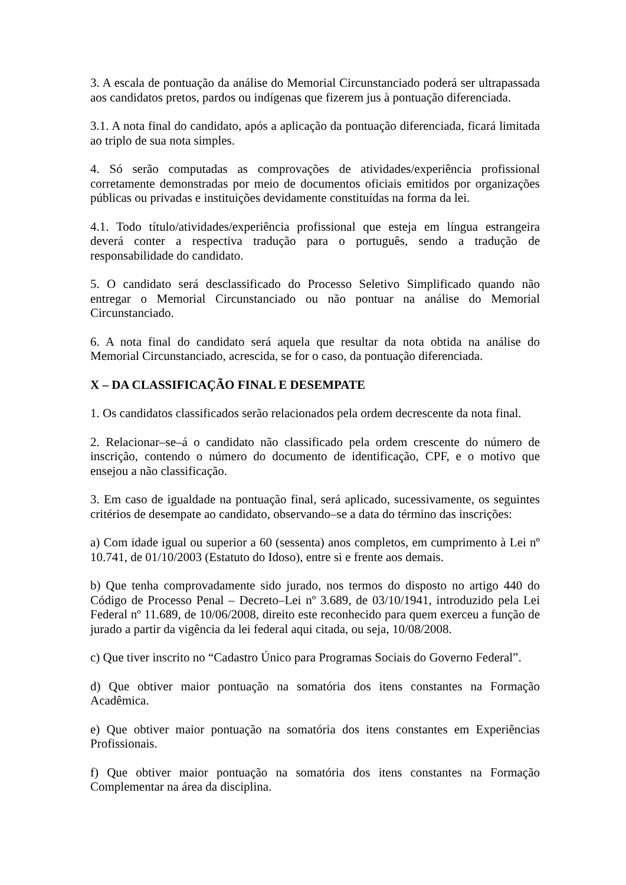3. A escala de pontuação da análise do Memorial Circunstanciado poderá ser ultrapassada aos candidatos pretos, pardos ou indígenas que fizerem jus à pontuação diferenciada.
3.1. A nota final do candidato, após a aplicação da pontuação diferenciada, ficará limitada ao triplo de sua nota simples.
4. Só serão computadas as comprovações de atividades/experiência profissional corretamente demonstradas por meio de documentos oficiais emitidos por organizações públicas ou privadas e instituições devidamente constituídas na forma da lei.
4.1. Todo título/atividades/experiência profissional que esteja em língua estrangeira deverá conter a respectiva tradução para o português, sendo a tradução de responsabilidade do candidato.
5. O candidato será desclassificado do Processo Seletivo Simplificado quando não entregar o Memorial Circunstanciado ou não pontuar na análise do Memorial Circunstanciado.
6. A nota final do candidato será aquela que resultar da nota obtida na análise do Memorial Circunstanciado, acrescida, se for o caso, da pontuação diferenciada.
X – DA CLASSIFICAÇÃO FINAL E DESEMPATE
1. Os candidatos classificados serão relacionados pela ordem decrescente da nota final.
2. Relacionar–se–á o candidato não classificado pela ordem crescente do número de inscrição, contendo o número do documento de identificação, CPF, e o motivo que ensejou a não classificação.
3. Em caso de igualdade na pontuação final, será aplicado, sucessivamente, os seguintes critérios de desempate ao candidato, observando–se a data do término das inscrições:
a) Com idade igual ou superior a 60 (sessenta) anos completos, em cumprimento à Lei nº 10.741, de 01/10/2003 (Estatuto do Idoso), entre si e frente aos demais.
b) Que tenha comprovadamente sido jurado, nos termos do disposto no artigo 440 do Código de Processo Penal – Decreto–Lei nº 3.689, de 03/10/1941, introduzido pela Lei Federal nº 11.689, de 10/06/2008, direito este reconhecido para quem exerceu a função de jurado a partir da vigência da lei federal aqui citada, ou seja, 10/08/2008.
c) Que tiver inscrito no “Cadastro Único para Programas Sociais do Governo Federal”.
d) Que obtiver maior pontuação na somatória dos itens constantes na Formação Acadêmica.
e) Que obtiver maior pontuação na somatória dos itens constantes em Experiências Profissionais.
f) Que obtiver maior pontuação na somatória dos itens constantes na Formação Complementar na área da disciplina.